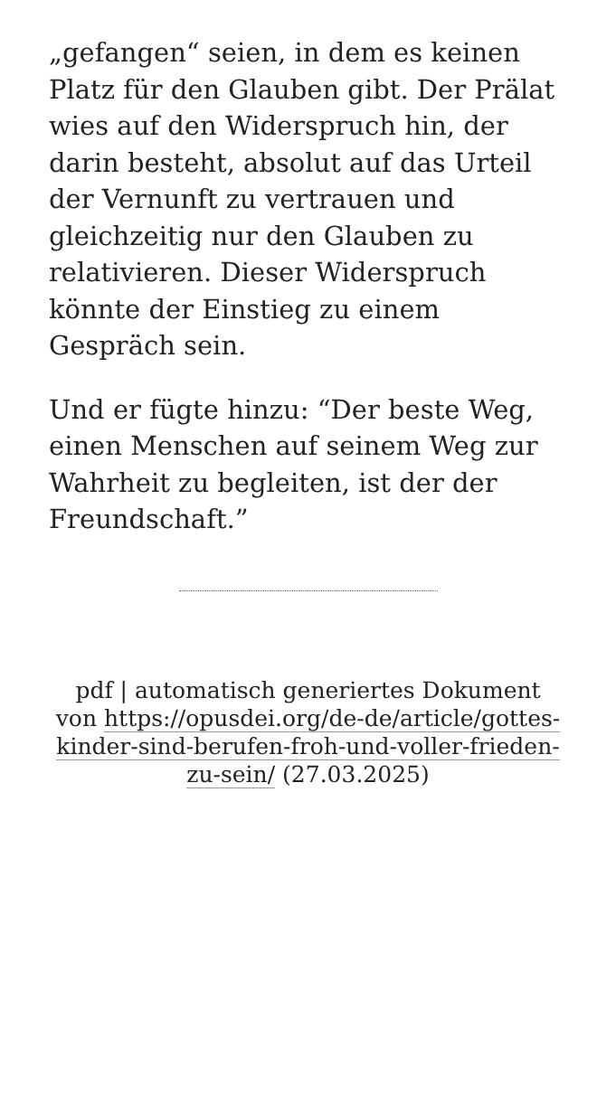„gefangen“ seien, in dem es keinen Platz für den Glauben gibt. Der Prälat wies auf den Widerspruch hin, der darin besteht, absolut auf das Urteil der Vernunft zu vertrauen und gleichzeitig nur den Glauben zu relativieren. Dieser Widerspruch könnte der Einstieg zu einem Gespräch sein.
Und er fügte hinzu: “Der beste Weg, einen Menschen auf seinem Weg zur Wahrheit zu begleiten, ist der der Freundschaft.”
pdf | automatisch generiertes Dokument von https://opusdei.org/de-de/article/gottes-kinder-sind-berufen-froh-und-voller-frieden-zu-sein/ (27.03.2025)